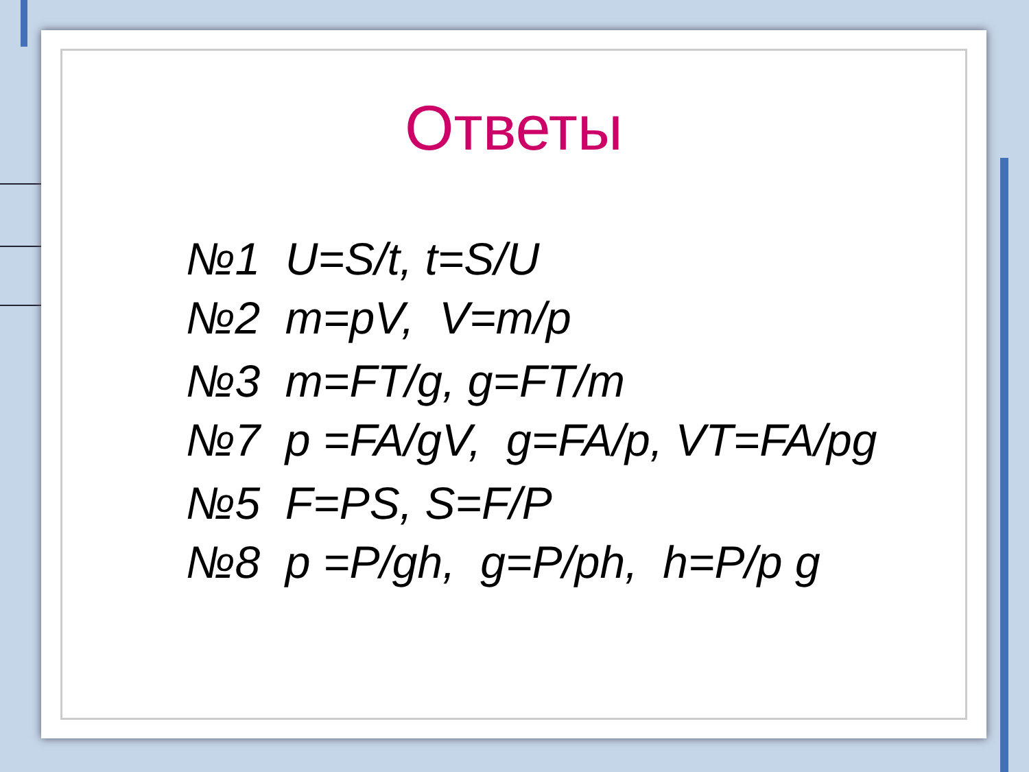Ответы
№1 U=S/t, t=S/U
№2 m=pV, V=m/p
№3 m=FT/g, g=FT/m
№7 p =FA/gV, g=FA/p, VT=FA/pg
№5 F=PS, S=F/P
№8 p =P/gh, g=P/ph, h=P/p g